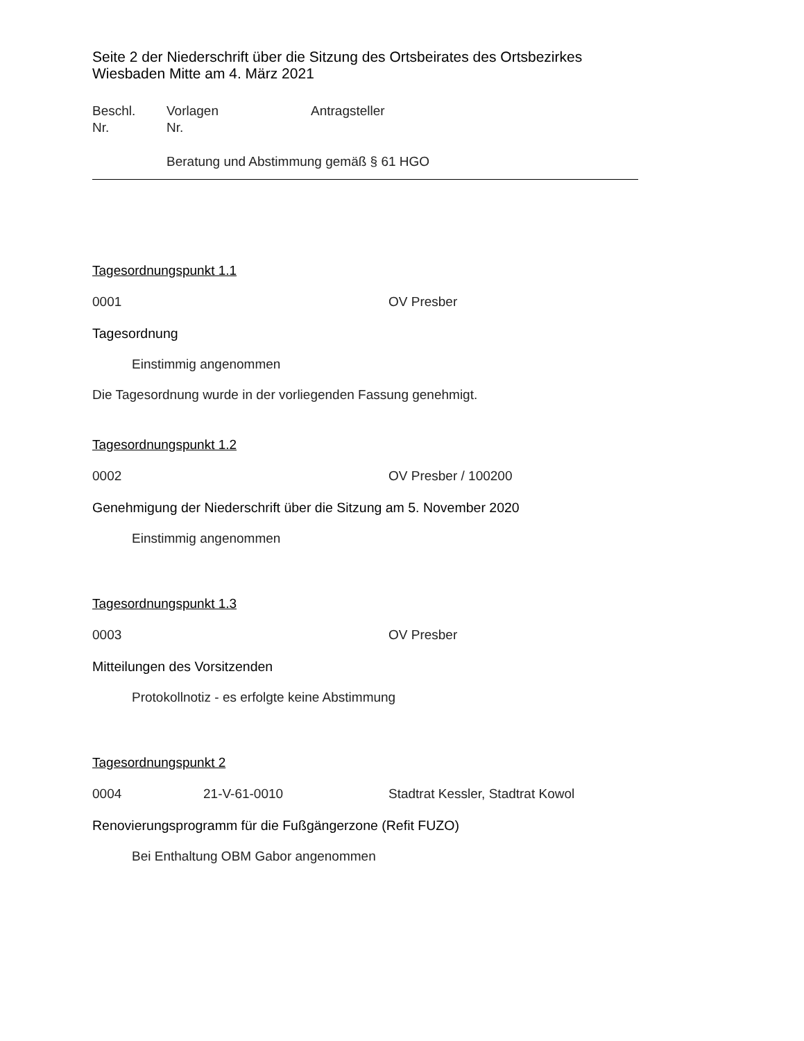Seite 2 der Niederschrift über die Sitzung des Ortsbeirates des Ortsbezirkes Wiesbaden Mitte am 4. März 2021
Beschl.
Nr.
Vorlagen
Nr.
Antragsteller
Beratung und Abstimmung gemäß § 61 HGO
Tagesordnungspunkt 1.1
0001 OV Presber
Tagesordnung
Einstimmig angenommen
Die Tagesordnung wurde in der vorliegenden Fassung genehmigt.
Tagesordnungspunkt 1.2
0002 OV Presber / 100200
Genehmigung der Niederschrift über die Sitzung am 5. November 2020
Einstimmig angenommen
Tagesordnungspunkt 1.3
0003 OV Presber
Mitteilungen des Vorsitzenden
Protokollnotiz - es erfolgte keine Abstimmung
Tagesordnungspunkt 2
0004 21-V-61-0010 Stadtrat Kessler, Stadtrat Kowol
Renovierungsprogramm für die Fußgängerzone (Refit FUZO)
Bei Enthaltung OBM Gabor angenommen